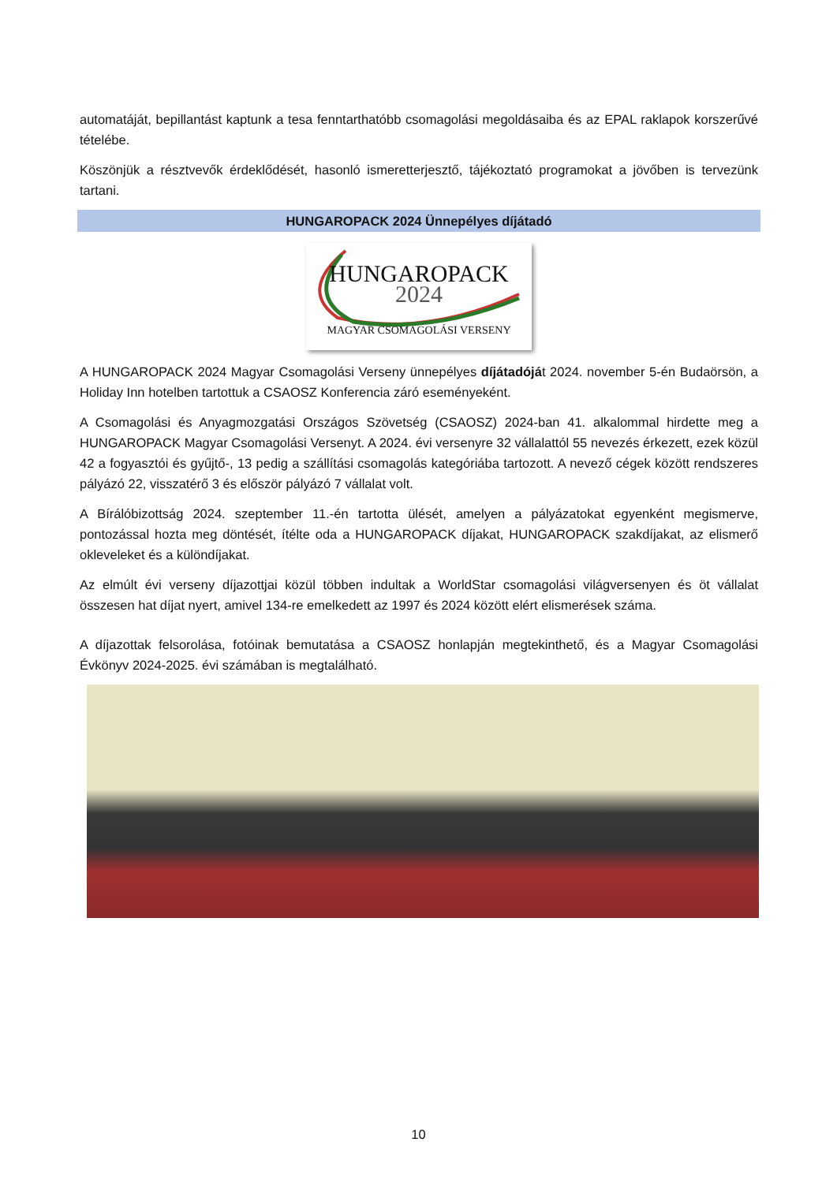automatáját, bepillantást kaptunk a tesa fenntarthatóbb csomagolási megoldásaiba és az EPAL raklapok korszerűvé tételébe.
Köszönjük a résztvevők érdeklődését, hasonló ismeretterjesztő, tájékoztató programokat a jövőben is tervezünk tartani.
HUNGAROPACK 2024 Ünnepélyes díjátadó
HUNGAROPACK
2024
MAGYAR CSOMAGOLÁSI VERSENY
A HUNGAROPACK 2024 Magyar Csomagolási Verseny ünnepélyes díjátadóját 2024. november 5-én Budaörsön, a Holiday Inn hotelben tartottuk a CSAOSZ Konferencia záró eseményeként.
A Csomagolási és Anyagmozgatási Országos Szövetség (CSAOSZ) 2024-ban 41. alkalommal hirdette meg a HUNGAROPACK Magyar Csomagolási Versenyt. A 2024. évi versenyre 32 vállalattól 55 nevezés érkezett, ezek közül 42 a fogyasztói és gyűjtő-, 13 pedig a szállítási csomagolás kategóriába tartozott. A nevező cégek között rendszeres pályázó 22, visszatérő 3 és először pályázó 7 vállalat volt.
A Bírálóbizottság 2024. szeptember 11.-én tartotta ülését, amelyen a pályázatokat egyenként megismerve, pontozással hozta meg döntését, ítélte oda a HUNGAROPACK díjakat, HUNGAROPACK szakdíjakat, az elismerő okleveleket és a különdíjakat.
Az elmúlt évi verseny díjazottjai közül többen indultak a WorldStar csomagolási világversenyen és öt vállalat összesen hat díjat nyert, amivel 134-re emelkedett az 1997 és 2024 között elért elismerések száma.
A díjazottak felsorolása, fotóinak bemutatása a CSAOSZ honlapján megtekinthető, és a Magyar Csomagolási Évkönyv 2024-2025. évi számában is megtalálható.
10